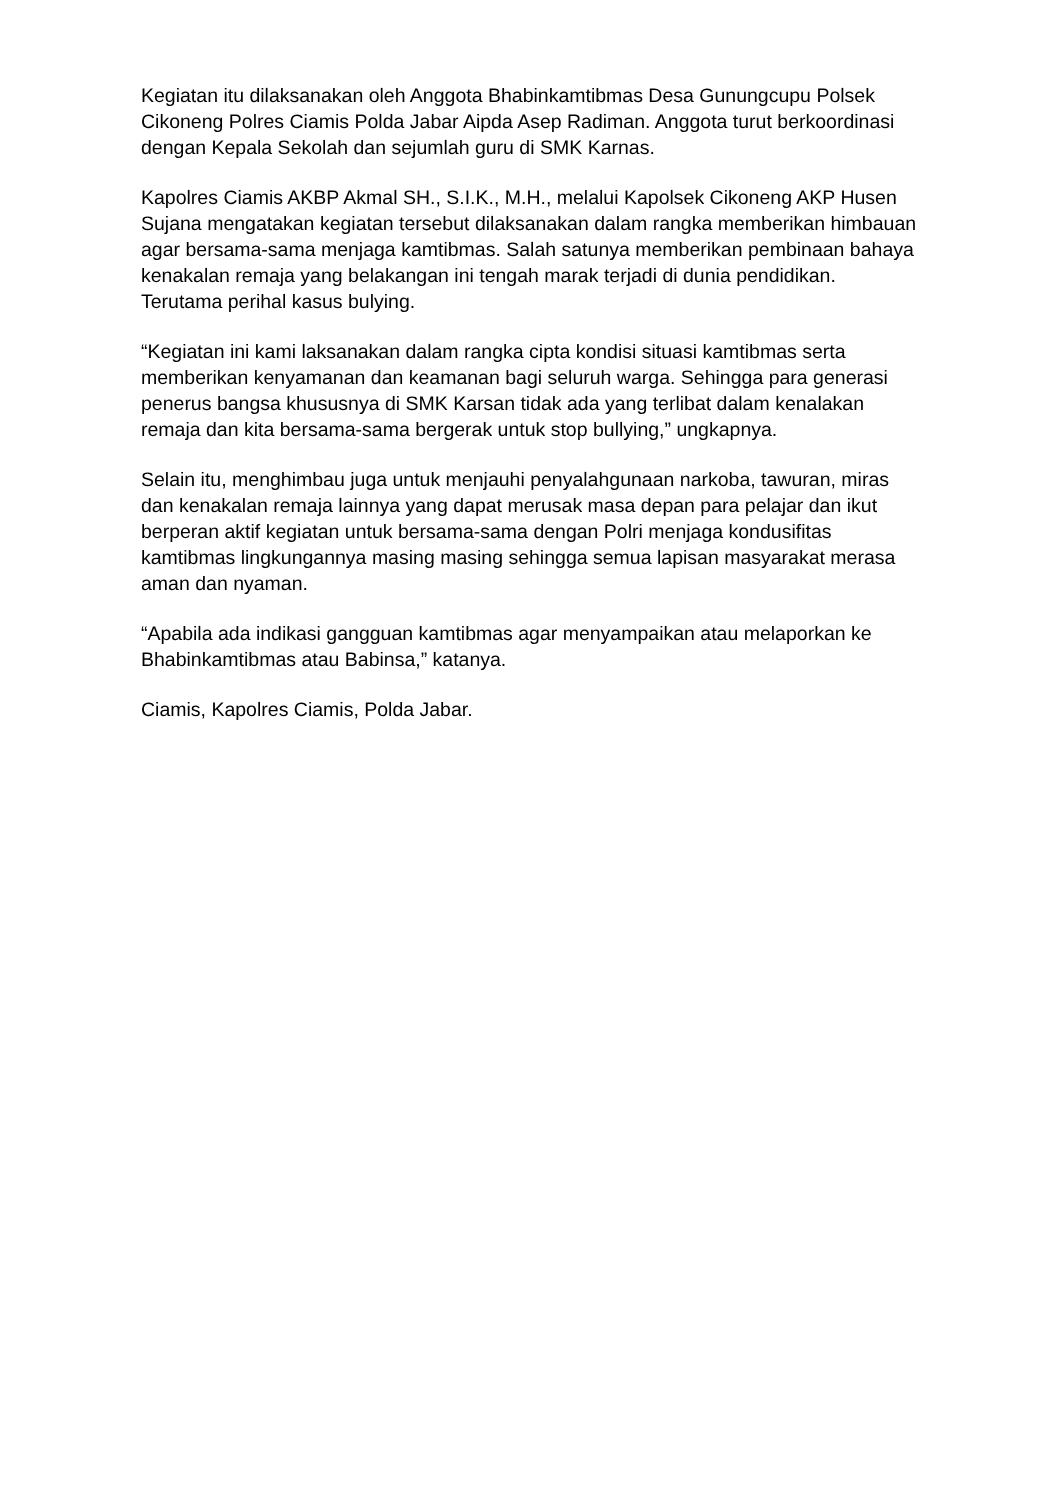Kegiatan itu dilaksanakan oleh Anggota Bhabinkamtibmas Desa Gunungcupu Polsek Cikoneng Polres Ciamis Polda Jabar Aipda Asep Radiman. Anggota turut berkoordinasi dengan Kepala Sekolah dan sejumlah guru di SMK Karnas.
Kapolres Ciamis AKBP Akmal SH., S.I.K., M.H., melalui Kapolsek Cikoneng AKP Husen Sujana mengatakan kegiatan tersebut dilaksanakan dalam rangka memberikan himbauan agar bersama-sama menjaga kamtibmas. Salah satunya memberikan pembinaan bahaya kenakalan remaja yang belakangan ini tengah marak terjadi di dunia pendidikan. Terutama perihal kasus bulying.
“Kegiatan ini kami laksanakan dalam rangka cipta kondisi situasi kamtibmas serta memberikan kenyamanan dan keamanan bagi seluruh warga. Sehingga para generasi penerus bangsa khususnya di SMK Karsan tidak ada yang terlibat dalam kenalakan remaja dan kita bersama-sama bergerak untuk stop bullying,” ungkapnya.
Selain itu, menghimbau juga untuk menjauhi penyalahgunaan narkoba, tawuran, miras dan kenakalan remaja lainnya yang dapat merusak masa depan para pelajar dan ikut berperan aktif kegiatan untuk bersama-sama dengan Polri menjaga kondusifitas kamtibmas lingkungannya masing masing sehingga semua lapisan masyarakat merasa aman dan nyaman.
“Apabila ada indikasi gangguan kamtibmas agar menyampaikan atau melaporkan ke Bhabinkamtibmas atau Babinsa,” katanya.
Ciamis, Kapolres Ciamis, Polda Jabar.